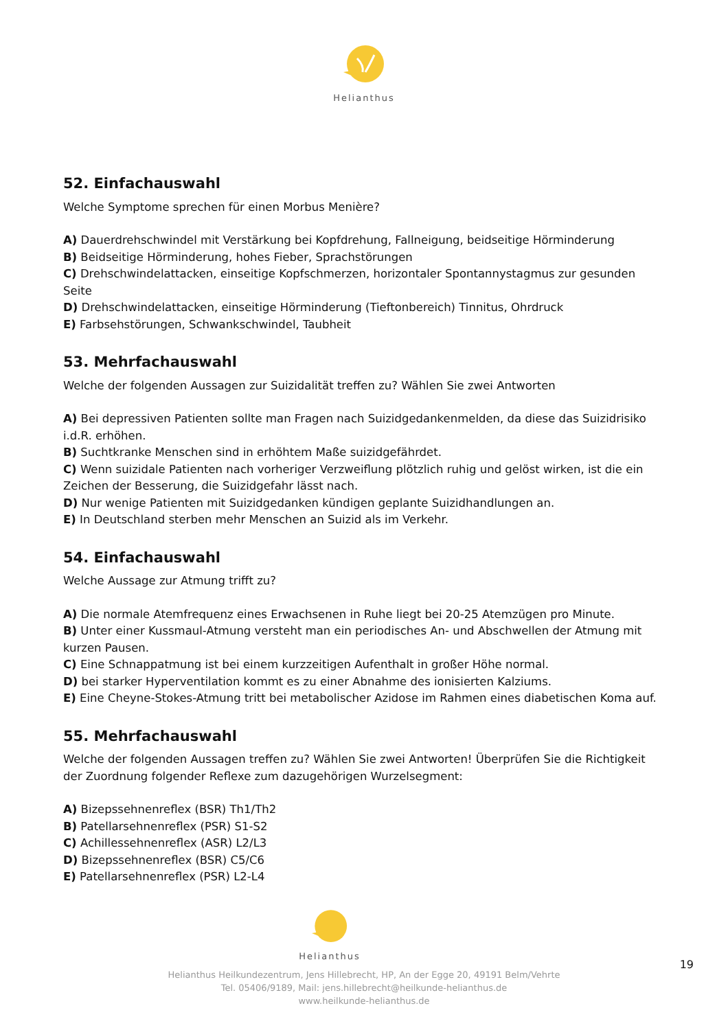Helianthus
52. Einfachauswahl
Welche Symptome sprechen für einen Morbus Menière?
A) Dauerdrehschwindel mit Verstärkung bei Kopfdrehung, Fallneigung, beidseitige Hörminderung
B) Beidseitige Hörminderung, hohes Fieber, Sprachstörungen
C) Drehschwindelattacken, einseitige Kopfschmerzen, horizontaler Spontannystagmus zur gesunden Seite
D) Drehschwindelattacken, einseitige Hörminderung (Tieftonbereich) Tinnitus, Ohrdruck
E) Farbsehstörungen, Schwankschwindel, Taubheit
53. Mehrfachauswahl
Welche der folgenden Aussagen zur Suizidalität treffen zu? Wählen Sie zwei Antworten
A) Bei depressiven Patienten sollte man Fragen nach Suizidgedankenmelden, da diese das Suizidrisiko i.d.R. erhöhen.
B) Suchtkranke Menschen sind in erhöhtem Maße suizidgefährdet.
C) Wenn suizidale Patienten nach vorheriger Verzweiflung plötzlich ruhig und gelöst wirken, ist die ein Zeichen der Besserung, die Suizidgefahr lässt nach.
D) Nur wenige Patienten mit Suizidgedanken kündigen geplante Suizidhandlungen an.
E) In Deutschland sterben mehr Menschen an Suizid als im Verkehr.
54. Einfachauswahl
Welche Aussage zur Atmung trifft zu?
A) Die normale Atemfrequenz eines Erwachsenen in Ruhe liegt bei 20-25 Atemzügen pro Minute.
B) Unter einer Kussmaul-Atmung versteht man ein periodisches An- und Abschwellen der Atmung mit kurzen Pausen.
C) Eine Schnappatmung ist bei einem kurzzeitigen Aufenthalt in großer Höhe normal.
D) bei starker Hyperventilation kommt es zu einer Abnahme des ionisierten Kalziums.
E) Eine Cheyne-Stokes-Atmung tritt bei metabolischer Azidose im Rahmen eines diabetischen Koma auf.
55. Mehrfachauswahl
Welche der folgenden Aussagen treffen zu? Wählen Sie zwei Antworten! Überprüfen Sie die Richtigkeit der Zuordnung folgender Reflexe zum dazugehörigen Wurzelsegment:
A) Bizepssehnenreflex (BSR) Th1/Th2
B) Patellarsehnenreflex (PSR) S1-S2
C) Achillessehnenreflex (ASR) L2/L3
D) Bizepssehnenreflex (BSR) C5/C6
E) Patellarsehnenreflex (PSR) L2-L4
Helianthus
Helianthus Heilkundezentrum, Jens Hillebrecht, HP, An der Egge 20, 49191 Belm/Vehrte
Tel. 05406/9189, Mail: jens.hillebrecht@heilkunde-helianthus.de
www.heilkunde-helianthus.de
19